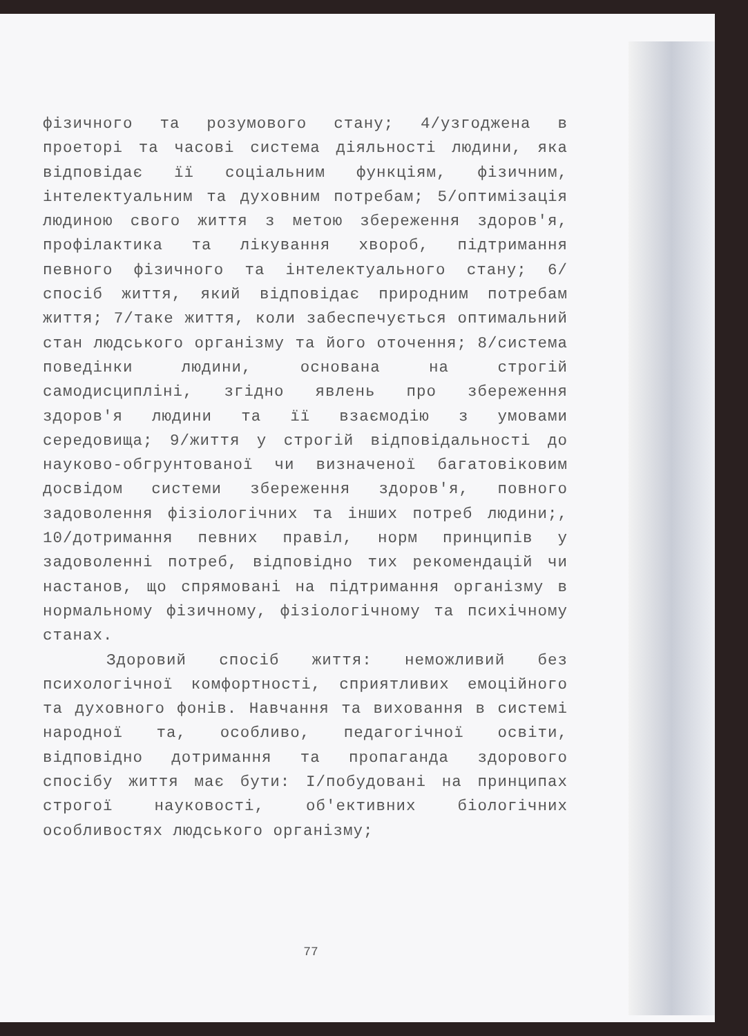фізичного та розумового стану; 4/узгоджена в проеторі та часові система діяльності людини, яка відповідає її соціальним функціям, фізичним, інтелектуальним та духовним потребам; 5/оптимізація людиною свого життя з метою збереження здоров'я, профілактика та лікування хвороб, підтримання певного фізичного та інтелектуального стану; 6/спосіб життя, який відповідає природним потребам життя; 7/таке життя, коли забеспечується оптимальний стан людського організму та його оточення; 8/система поведінки людини, основана на строгій самодисципліні, згідно явлень про збереження здоров'я людини та її взаємодію з умовами середовища; 9/життя у строгій відповідальності до науково-обгрунтованої чи визначеної багатовіковим досвідом системи збереження здоров'я, повного задоволення фізіологічних та інших потреб людини;, 10/дотримання певних правіл, норм принципів у задоволенні потреб, відповідно тих рекомендацій чи настанов, що спрямовані на підтримання організму в нормальному фізичному, фізіологічному та психічному станах.
Здоровий спосіб життя: неможливий без психологічної комфортності, сприятливих емоційного та духовного фонів. Навчання та виховання в системі народної та, особливо, педагогічної освіти, відповідно дотримання та пропаганда здорового спосібу життя має бути: І/побудовані на принципах строгої науковості, об'ективних біологічних особливостях людського організму;
77